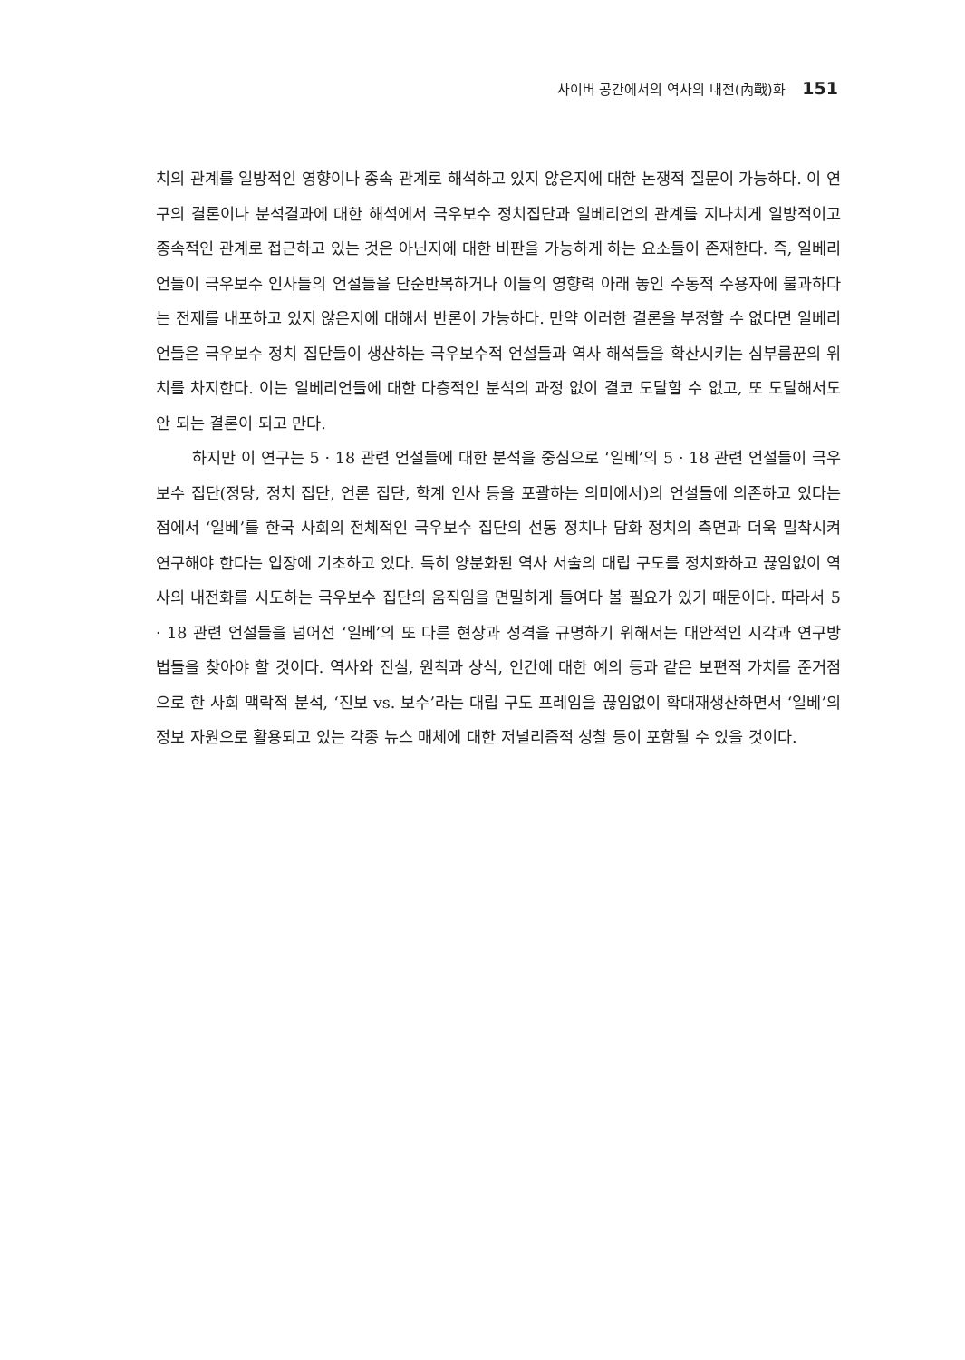사이버 공간에서의 역사의 내전(內戰)화 151
치의 관계를 일방적인 영향이나 종속 관계로 해석하고 있지 않은지에 대한 논쟁적 질문이 가능하다. 이 연구의 결론이나 분석결과에 대한 해석에서 극우보수 정치집단과 일베리언의 관계를 지나치게 일방적이고 종속적인 관계로 접근하고 있는 것은 아닌지에 대한 비판을 가능하게 하는 요소들이 존재한다. 즉, 일베리언들이 극우보수 인사들의 언설들을 단순반복하거나 이들의 영향력 아래 놓인 수동적 수용자에 불과하다는 전제를 내포하고 있지 않은지에 대해서 반론이 가능하다. 만약 이러한 결론을 부정할 수 없다면 일베리언들은 극우보수 정치 집단들이 생산하는 극우보수적 언설들과 역사 해석들을 확산시키는 심부름꾼의 위치를 차지한다. 이는 일베리언들에 대한 다층적인 분석의 과정 없이 결코 도달할 수 없고, 또 도달해서도 안 되는 결론이 되고 만다.
하지만 이 연구는 5 · 18 관련 언설들에 대한 분석을 중심으로 ‘일베’의 5 · 18 관련 언설들이 극우보수 집단(정당, 정치 집단, 언론 집단, 학계 인사 등을 포괄하는 의미에서)의 언설들에 의존하고 있다는 점에서 ‘일베’를 한국 사회의 전체적인 극우보수 집단의 선동 정치나 담화 정치의 측면과 더욱 밀착시켜 연구해야 한다는 입장에 기초하고 있다. 특히 양분화된 역사 서술의 대립 구도를 정치화하고 끊임없이 역사의 내전화를 시도하는 극우보수 집단의 움직임을 면밀하게 들여다 볼 필요가 있기 때문이다. 따라서 5 · 18 관련 언설들을 넘어선 ‘일베’의 또 다른 현상과 성격을 규명하기 위해서는 대안적인 시각과 연구방법들을 찾아야 할 것이다. 역사와 진실, 원칙과 상식, 인간에 대한 예의 등과 같은 보편적 가치를 준거점으로 한 사회 맥락적 분석, ‘진보 vs. 보수’라는 대립 구도 프레임을 끊임없이 확대재생산하면서 ‘일베’의 정보 자원으로 활용되고 있는 각종 뉴스 매체에 대한 저널리즘적 성찰 등이 포함될 수 있을 것이다.